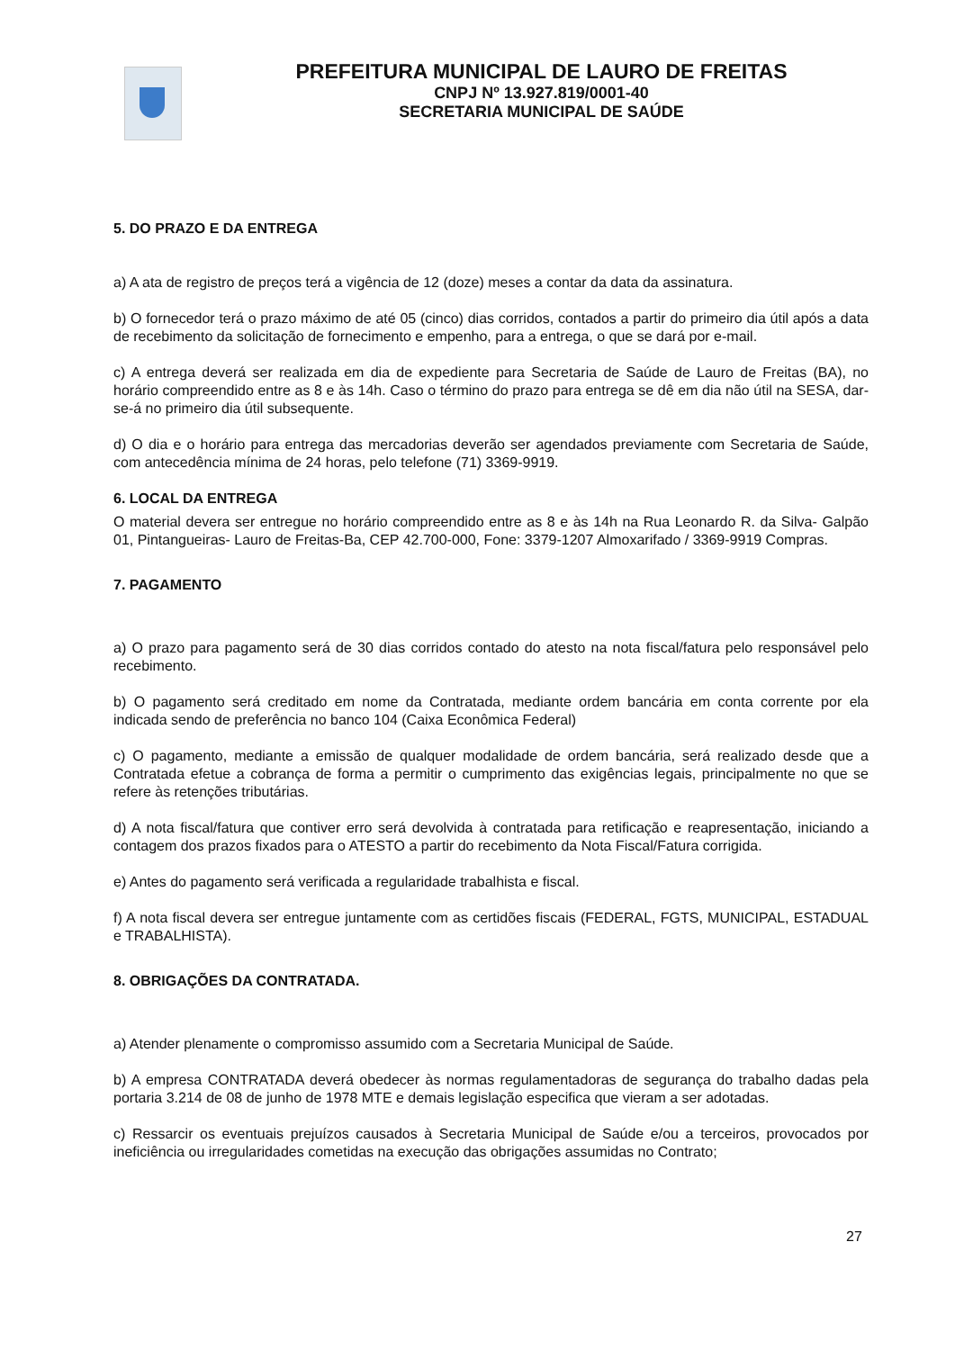PREFEITURA MUNICIPAL DE LAURO DE FREITAS
CNPJ Nº 13.927.819/0001-40
SECRETARIA MUNICIPAL DE SAÚDE
5. DO PRAZO E DA ENTREGA
a) A ata de registro de preços terá a vigência de 12 (doze) meses a contar da data da assinatura.
b) O fornecedor terá o prazo máximo de até 05 (cinco) dias corridos, contados a partir do primeiro dia útil após a data de recebimento da solicitação de fornecimento e empenho, para a entrega, o que se dará por e-mail.
c) A entrega deverá ser realizada em dia de expediente para Secretaria de Saúde de Lauro de Freitas (BA), no horário compreendido entre as 8 e às 14h. Caso o término do prazo para entrega se dê em dia não útil na SESA, dar-se-á no primeiro dia útil subsequente.
d) O dia e o horário para entrega das mercadorias deverão ser agendados previamente com Secretaria de Saúde, com antecedência mínima de 24 horas, pelo telefone (71) 3369-9919.
6. LOCAL DA ENTREGA
O material devera ser entregue no horário compreendido entre as 8 e às 14h na Rua Leonardo R. da Silva- Galpão 01, Pintangueiras- Lauro de Freitas-Ba, CEP 42.700-000, Fone: 3379-1207 Almoxarifado / 3369-9919 Compras.
7. PAGAMENTO
a) O prazo para pagamento será de 30 dias corridos contado do atesto na nota fiscal/fatura pelo responsável pelo recebimento.
b) O pagamento será creditado em nome da Contratada, mediante ordem bancária em conta corrente por ela indicada sendo de preferência no banco 104 (Caixa Econômica Federal)
c) O pagamento, mediante a emissão de qualquer modalidade de ordem bancária, será realizado desde que a Contratada efetue a cobrança de forma a permitir o cumprimento das exigências legais, principalmente no que se refere às retenções tributárias.
d) A nota fiscal/fatura que contiver erro será devolvida à contratada para retificação e reapresentação, iniciando a contagem dos prazos fixados para o ATESTO a partir do recebimento da Nota Fiscal/Fatura corrigida.
e) Antes do pagamento será verificada a regularidade trabalhista e fiscal.
f) A nota fiscal devera ser entregue juntamente com as certidões fiscais (FEDERAL, FGTS, MUNICIPAL, ESTADUAL e TRABALHISTA).
8. OBRIGAÇÕES DA CONTRATADA.
a) Atender plenamente o compromisso assumido com a Secretaria Municipal de Saúde.
b) A empresa CONTRATADA deverá obedecer às normas regulamentadoras de segurança do trabalho dadas pela portaria 3.214 de 08 de junho de 1978 MTE e demais legislação especifica que vieram a ser adotadas.
c) Ressarcir os eventuais prejuízos causados à Secretaria Municipal de Saúde e/ou a terceiros, provocados por ineficiência ou irregularidades cometidas na execução das obrigações assumidas no Contrato;
27